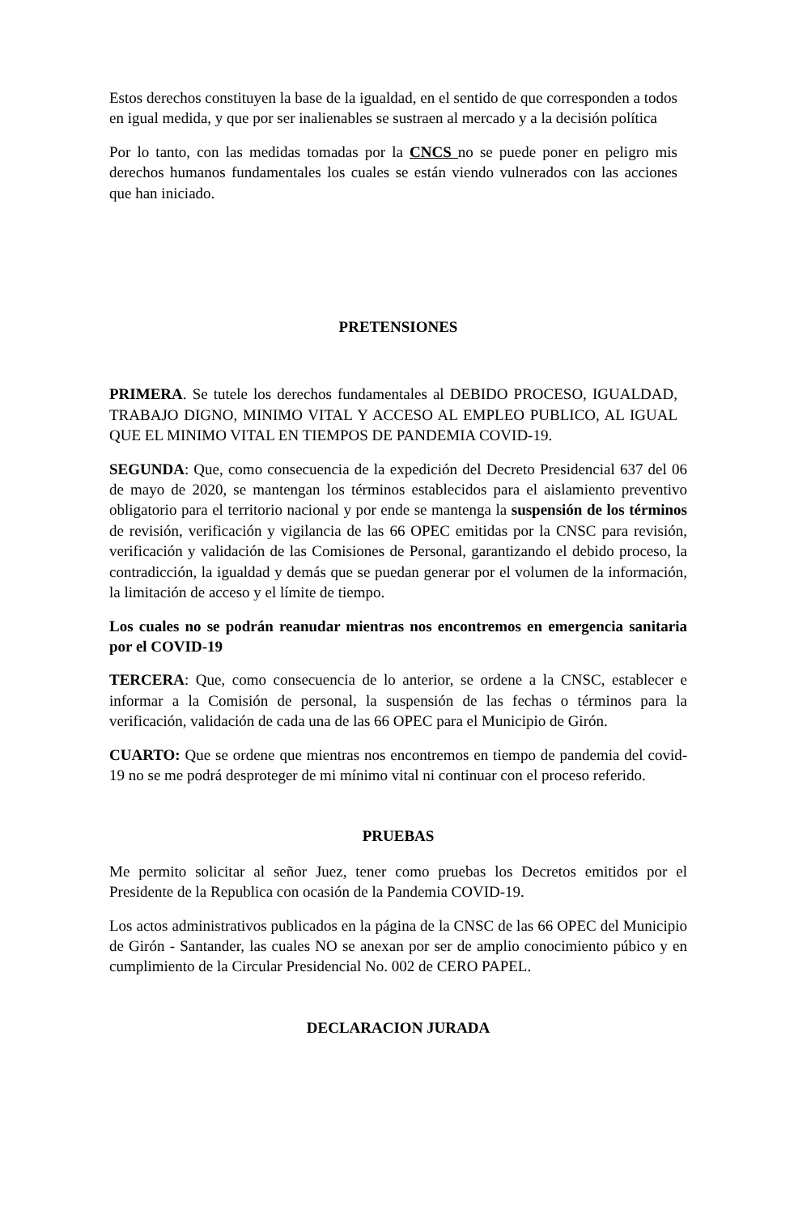Estos derechos constituyen la base de la igualdad, en el sentido de que corresponden a todos en igual medida, y que por ser inalienables se sustraen al mercado y a la decisión política
Por lo tanto, con las medidas tomadas por la CNCS no se puede poner en peligro mis derechos humanos fundamentales los cuales se están viendo vulnerados con las acciones que han iniciado.
PRETENSIONES
PRIMERA. Se tutele los derechos fundamentales al DEBIDO PROCESO, IGUALDAD, TRABAJO DIGNO, MINIMO VITAL Y ACCESO AL EMPLEO PUBLICO, AL IGUAL QUE EL MINIMO VITAL EN TIEMPOS DE PANDEMIA COVID-19.
SEGUNDA: Que, como consecuencia de la expedición del Decreto Presidencial 637 del 06 de mayo de 2020, se mantengan los términos establecidos para el aislamiento preventivo obligatorio para el territorio nacional y por ende se mantenga la suspensión de los términos de revisión, verificación y vigilancia de las 66 OPEC emitidas por la CNSC para revisión, verificación y validación de las Comisiones de Personal, garantizando el debido proceso, la contradicción, la igualdad y demás que se puedan generar por el volumen de la información, la limitación de acceso y el límite de tiempo.
Los cuales no se podrán reanudar mientras nos encontremos en emergencia sanitaria por el COVID-19
TERCERA: Que, como consecuencia de lo anterior, se ordene a la CNSC, establecer e informar a la Comisión de personal, la suspensión de las fechas o términos para la verificación, validación de cada una de las 66 OPEC para el Municipio de Girón.
CUARTO: Que se ordene que mientras nos encontremos en tiempo de pandemia del covid-19 no se me podrá desproteger de mi mínimo vital ni continuar con el proceso referido.
PRUEBAS
Me permito solicitar al señor Juez, tener como pruebas los Decretos emitidos por el Presidente de la Republica con ocasión de la Pandemia COVID-19.
Los actos administrativos publicados en la página de la CNSC de las 66 OPEC del Municipio de Girón - Santander, las cuales NO se anexan por ser de amplio conocimiento púbico y en cumplimiento de la Circular Presidencial No. 002 de CERO PAPEL.
DECLARACION JURADA